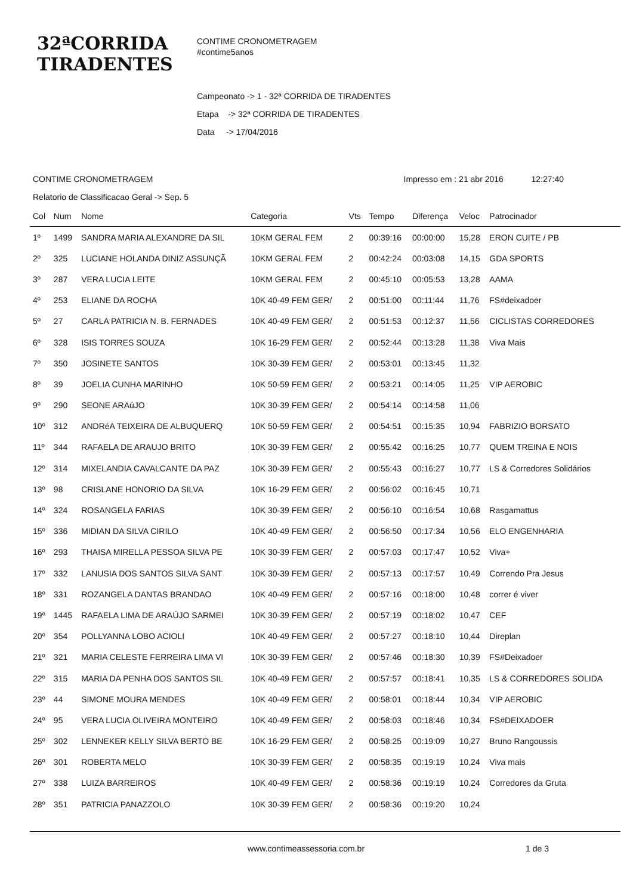32ªCORRIDA
TIRADENTES
CONTIME CRONOMETRAGEM
#contime5anos
Campeonato -> 1 - 32ª CORRIDA DE TIRADENTES
Etapa -> 32ª CORRIDA DE TIRADENTES
Data -> 17/04/2016
CONTIME CRONOMETRAGEM Impresso em : 21 abr 2016 12:27:40
Relatorio de Classificacao Geral -> Sep. 5
| Col | Num | Nome | Categoria | Vts | Tempo | Diferença | Veloc | Patrocinador |
| --- | --- | --- | --- | --- | --- | --- | --- | --- |
| 1º | 1499 | SANDRA MARIA ALEXANDRE DA SIL | 10KM GERAL FEM | 2 | 00:39:16 | 00:00:00 | 15,28 | ERON CUITE / PB |
| 2º | 325 | LUCIANE HOLANDA DINIZ ASSUNÇÃ | 10KM GERAL FEM | 2 | 00:42:24 | 00:03:08 | 14,15 | GDA SPORTS |
| 3º | 287 | VERA LUCIA LEITE | 10KM GERAL FEM | 2 | 00:45:10 | 00:05:53 | 13,28 | AAMA |
| 4º | 253 | ELIANE DA ROCHA | 10K 40-49 FEM GER/ | 2 | 00:51:00 | 00:11:44 | 11,76 | FS#deixadoer |
| 5º | 27 | CARLA PATRICIA N. B. FERNADES | 10K 40-49 FEM GER/ | 2 | 00:51:53 | 00:12:37 | 11,56 | CICLISTAS CORREDORES |
| 6º | 328 | ISIS TORRES SOUZA | 10K 16-29 FEM GER/ | 2 | 00:52:44 | 00:13:28 | 11,38 | Viva Mais |
| 7º | 350 | JOSINETE SANTOS | 10K 30-39 FEM GER/ | 2 | 00:53:01 | 00:13:45 | 11,32 | |
| 8º | 39 | JOELIA CUNHA MARINHO | 10K 50-59 FEM GER/ | 2 | 00:53:21 | 00:14:05 | 11,25 | VIP AEROBIC |
| 9º | 290 | SEONE ARAúJO | 10K 30-39 FEM GER/ | 2 | 00:54:14 | 00:14:58 | 11,06 | |
| 10º | 312 | ANDRéA TEIXEIRA DE ALBUQUERQ | 10K 50-59 FEM GER/ | 2 | 00:54:51 | 00:15:35 | 10,94 | FABRIZIO BORSATO |
| 11º | 344 | RAFAELA DE ARAUJO BRITO | 10K 30-39 FEM GER/ | 2 | 00:55:42 | 00:16:25 | 10,77 | QUEM TREINA E NOIS |
| 12º | 314 | MIXELANDIA CAVALCANTE DA PAZ | 10K 30-39 FEM GER/ | 2 | 00:55:43 | 00:16:27 | 10,77 | LS & Corredores Solidários |
| 13º | 98 | CRISLANE HONORIO DA SILVA | 10K 16-29 FEM GER/ | 2 | 00:56:02 | 00:16:45 | 10,71 | |
| 14º | 324 | ROSANGELA FARIAS | 10K 30-39 FEM GER/ | 2 | 00:56:10 | 00:16:54 | 10,68 | Rasgamattus |
| 15º | 336 | MIDIAN DA SILVA CIRILO | 10K 40-49 FEM GER/ | 2 | 00:56:50 | 00:17:34 | 10,56 | ELO ENGENHARIA |
| 16º | 293 | THAISA MIRELLA PESSOA SILVA PE | 10K 30-39 FEM GER/ | 2 | 00:57:03 | 00:17:47 | 10,52 | Viva+ |
| 17º | 332 | LANUSIA DOS SANTOS SILVA SANT | 10K 30-39 FEM GER/ | 2 | 00:57:13 | 00:17:57 | 10,49 | Correndo Pra Jesus |
| 18º | 331 | ROZANGELA DANTAS BRANDAO | 10K 40-49 FEM GER/ | 2 | 00:57:16 | 00:18:00 | 10,48 | correr é viver |
| 19º | 1445 | RAFAELA LIMA DE ARAÚJO SARMEI | 10K 30-39 FEM GER/ | 2 | 00:57:19 | 00:18:02 | 10,47 | CEF |
| 20º | 354 | POLLYANNA LOBO ACIOLI | 10K 40-49 FEM GER/ | 2 | 00:57:27 | 00:18:10 | 10,44 | Direplan |
| 21º | 321 | MARIA CELESTE FERREIRA LIMA VI | 10K 30-39 FEM GER/ | 2 | 00:57:46 | 00:18:30 | 10,39 | FS#Deixadoer |
| 22º | 315 | MARIA DA PENHA DOS SANTOS SIL | 10K 40-49 FEM GER/ | 2 | 00:57:57 | 00:18:41 | 10,35 | LS & CORREDORES SOLIDA |
| 23º | 44 | SIMONE MOURA MENDES | 10K 40-49 FEM GER/ | 2 | 00:58:01 | 00:18:44 | 10,34 | VIP AEROBIC |
| 24º | 95 | VERA LUCIA OLIVEIRA MONTEIRO | 10K 40-49 FEM GER/ | 2 | 00:58:03 | 00:18:46 | 10,34 | FS#DEIXADOER |
| 25º | 302 | LENNEKER KELLY SILVA BERTO BE | 10K 16-29 FEM GER/ | 2 | 00:58:25 | 00:19:09 | 10,27 | Bruno Rangoussis |
| 26º | 301 | ROBERTA MELO | 10K 30-39 FEM GER/ | 2 | 00:58:35 | 00:19:19 | 10,24 | Viva mais |
| 27º | 338 | LUIZA BARREIROS | 10K 40-49 FEM GER/ | 2 | 00:58:36 | 00:19:19 | 10,24 | Corredores da Gruta |
| 28º | 351 | PATRICIA PANAZZOLO | 10K 30-39 FEM GER/ | 2 | 00:58:36 | 00:19:20 | 10,24 | |
www.contimeassessoria.com.br 1 de 3